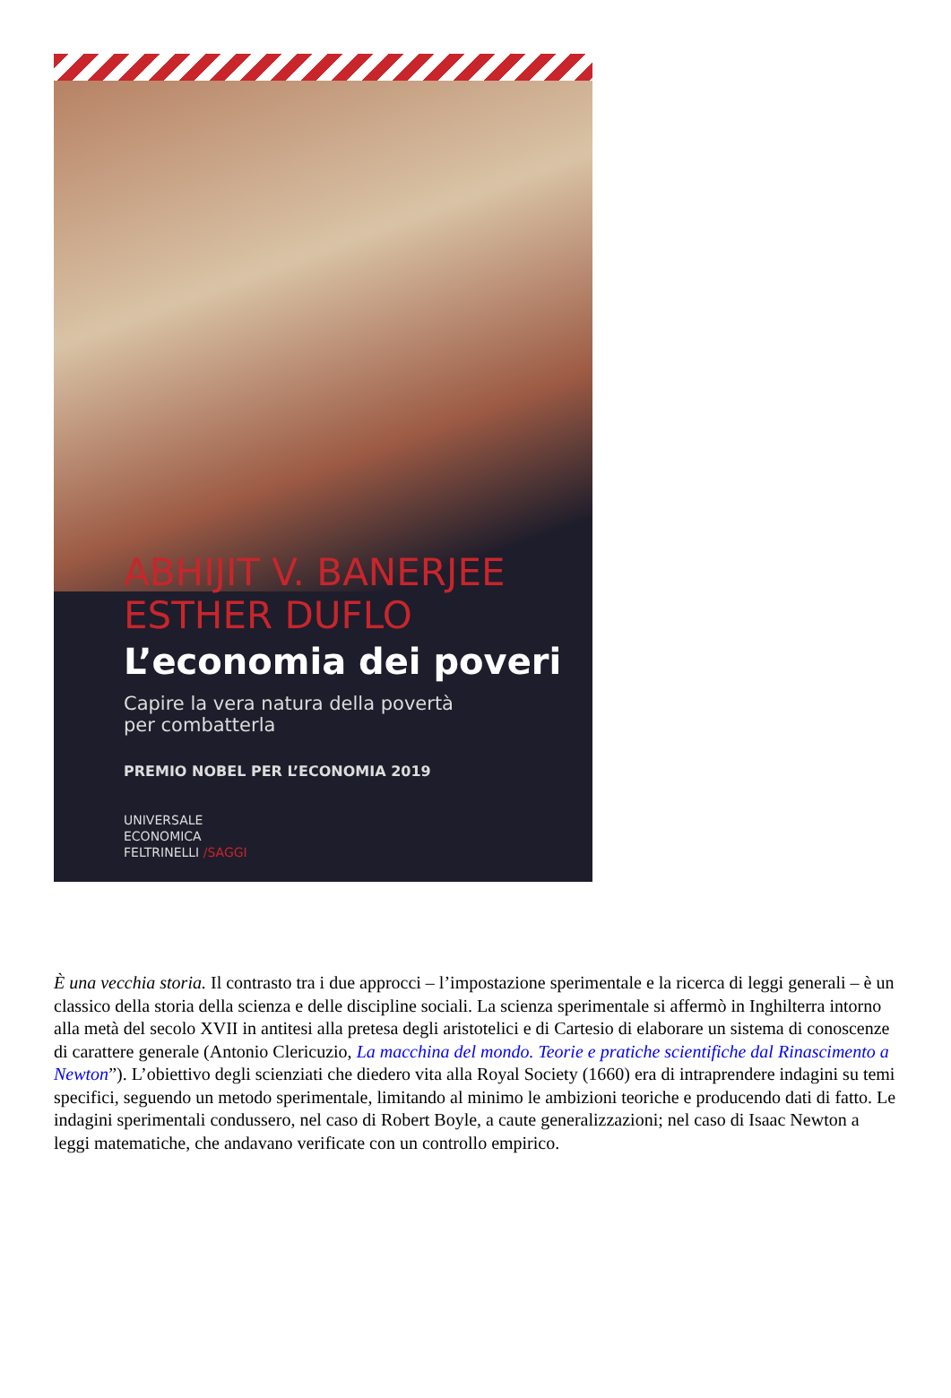ABHIJIT V. BANERJEE
ESTHER DUFLO
L’economia dei poveri
Capire la vera natura della povertà
per combatterla
PREMIO NOBEL PER L’ECONOMIA 2019
UNIVERSALE
ECONOMICA
FELTRINELLI /SAGGI
È una vecchia storia. Il contrasto tra i due approcci – l’impostazione sperimentale e la ricerca di leggi generali – è un classico della storia della scienza e delle discipline sociali. La scienza sperimentale si affermò in Inghilterra intorno alla metà del secolo XVII in antitesi alla pretesa degli aristotelici e di Cartesio di elaborare un sistema di conoscenze di carattere generale (Antonio Clericuzio, La macchina del mondo. Teorie e pratiche scientifiche dal Rinascimento a Newton”). L’obiettivo degli scienziati che diedero vita alla Royal Society (1660) era di intraprendere indagini su temi specifici, seguendo un metodo sperimentale, limitando al minimo le ambizioni teoriche e producendo dati di fatto. Le indagini sperimentali condussero, nel caso di Robert Boyle, a caute generalizzazioni; nel caso di Isaac Newton a leggi matematiche, che andavano verificate con un controllo empirico.